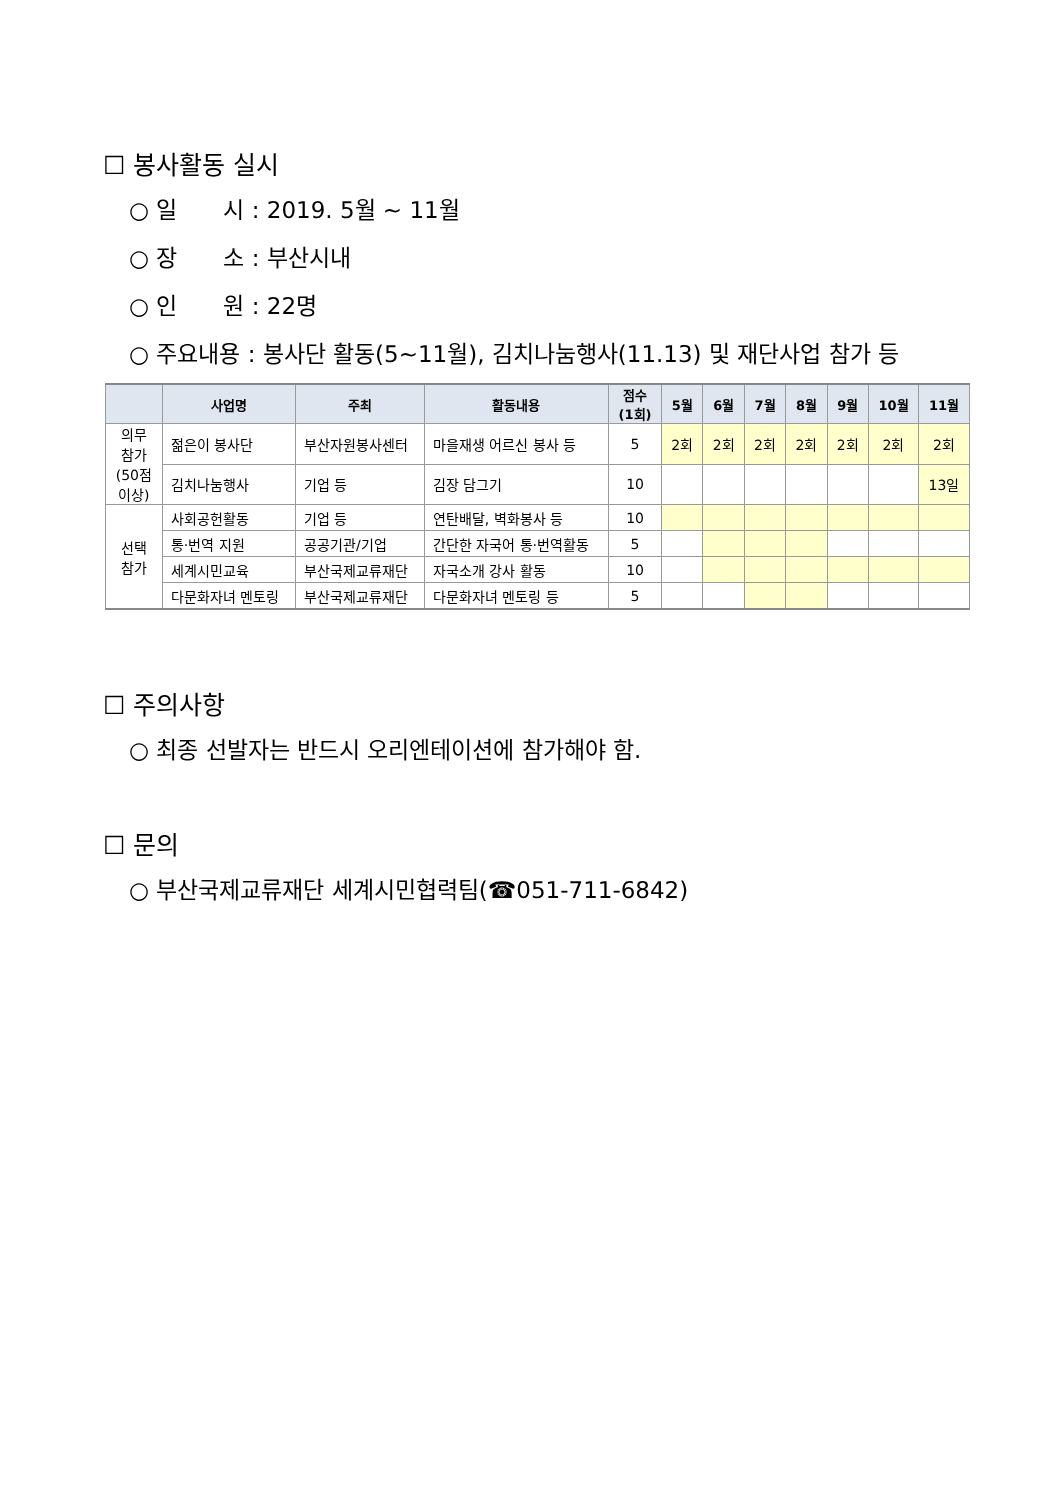☐ 봉사활동 실시
○ 일　　시 : 2019. 5월 ~ 11월
○ 장　　소 : 부산시내
○ 인　　원 : 22명
○ 주요내용 : 봉사단 활동(5~11월), 김치나눔행사(11.13) 및 재단사업 참가 등
| | 사업명 | 주최 | 활동내용 | 점수 (1회) | 5월 | 6월 | 7월 | 8월 | 9월 | 10월 | 11월 |
| --- | --- | --- | --- | --- | --- | --- | --- | --- | --- | --- | --- |
| 의무 참가 (50점 이상) | 젊은이 봉사단 | 부산자원봉사센터 | 마을재생 어르신 봉사 등 | 5 | 2회 | 2회 | 2회 | 2회 | 2회 | 2회 | 2회 |
| | 김치나눔행사 | 기업 등 | 김장 담그기 | 10 | | | | | | | 13일 |
| 선택 참가 | 사회공헌활동 | 기업 등 | 연탄배달, 벽화봉사 등 | 10 | | | | | | | |
| | 통·번역 지원 | 공공기관/기업 | 간단한 자국어 통·번역활동 | 5 | | | | | | | |
| | 세계시민교육 | 부산국제교류재단 | 자국소개 강사 활동 | 10 | | | | | | | |
| | 다문화자녀 멘토링 | 부산국제교류재단 | 다문화자녀 멘토링 등 | 5 | | | | | | | |
☐ 주의사항
○ 최종 선발자는 반드시 오리엔테이션에 참가해야 함.
☐ 문의
○ 부산국제교류재단 세계시민협력팀(☎051-711-6842)